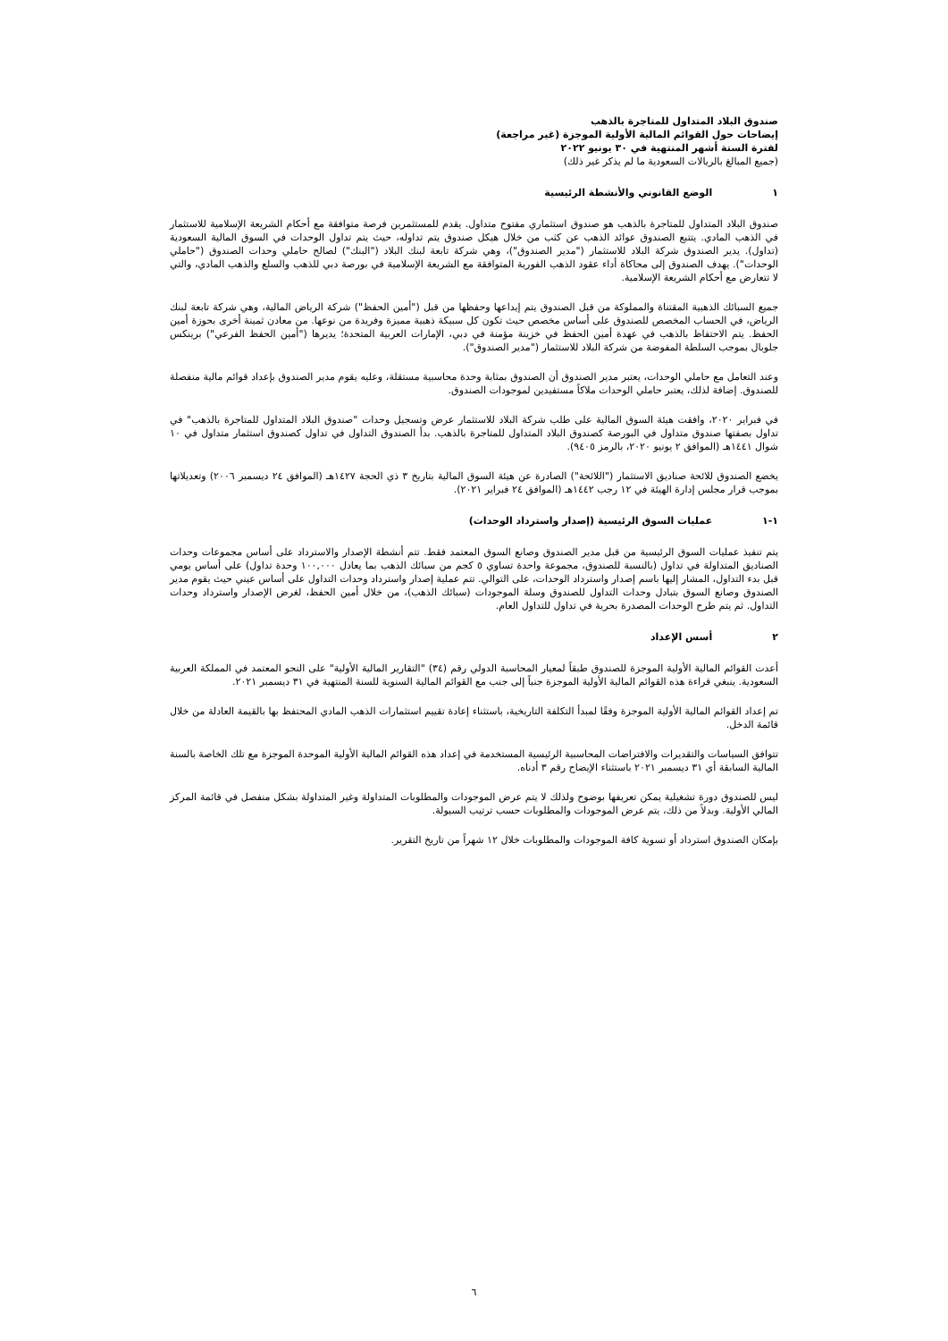صندوق البلاد المتداول للمتاجرة بالذهب
إيضاحات حول القوائم المالية الأولية الموجزة (غير مراجعة)
لفترة الستة أشهر المنتهية في ٣٠ يونيو ٢٠٢٢
(جميع المبالغ بالريالات السعودية ما لم يذكر غير ذلك)
١ الوضع القانوني والأنشطة الرئيسية
صندوق البلاد المتداول للمتاجرة بالذهب هو صندوق استثماري مفتوح متداول. يقدم للمستثمرين فرصة متوافقة مع أحكام الشريعة الإسلامية للاستثمار في الذهب المادي. يتتبع الصندوق عوائد الذهب عن كثب من خلال هيكل صندوق يتم تداوله، حيث يتم تداول الوحدات في السوق المالية السعودية (تداول). يدير الصندوق شركة البلاد للاستثمار ("مدير الصندوق")، وهي شركة تابعة لبنك البلاد ("البنك") لصالح حاملي وحدات الصندوق ("حاملي الوحدات"). يهدف الصندوق إلى محاكاة أداء عقود الذهب الفورية المتوافقة مع الشريعة الإسلامية في بورصة دبي للذهب والسلع والذهب المادي، والتي لا تتعارض مع أحكام الشريعة الإسلامية.
جميع السبائك الذهبية المقتناة والمملوكة من قبل الصندوق يتم إيداعها وحفظها من قبل ("أمين الحفظ") شركة الرياض المالية، وهي شركة تابعة لبنك الرياض، في الحساب المخصص للصندوق على أساس مخصص حيث تكون كل سبيكة ذهبية مميزة وفريدة من نوعها. من معادن ثمينة أخرى بحوزة أمين الحفظ. يتم الاحتفاظ بالذهب في عهدة أمين الحفظ في خزينة مؤمنة في دبي، الإمارات العربية المتحدة؛ يديرها ("أمين الحفظ الفرعي") برينكس جلوبال بموجب السلطة المفوضة من شركة البلاد للاستثمار ("مدير الصندوق").
وعند التعامل مع حاملي الوحدات، يعتبر مدير الصندوق أن الصندوق بمثابة وحدة محاسبية مستقلة، وعليه يقوم مدير الصندوق بإعداد قوائم مالية منفصلة للصندوق. إضافة لذلك، يعتبر حاملي الوحدات ملاكاً مستفيدين لموجودات الصندوق.
في فبراير ٢٠٢٠، وافقت هيئة السوق المالية على طلب شركة البلاد للاستثمار عرض وتسجيل وحدات "صندوق البلاد المتداول للمتاجرة بالذهب" في تداول بصفتها صندوق متداول في البورصة كصندوق البلاد المتداول للمتاجرة بالذهب. بدأ الصندوق التداول في تداول كصندوق استثمار متداول في ١٠ شوال ١٤٤١هـ (الموافق ٢ يونيو ٢٠٢٠، بالرمز ٩٤٠٥).
يخضع الصندوق للائحة صناديق الاستثمار ("اللائحة") الصادرة عن هيئة السوق المالية بتاريخ ٣ ذي الحجة ١٤٢٧هـ (الموافق ٢٤ ديسمبر ٢٠٠٦) وتعديلاتها بموجب قرار مجلس إدارة الهيئة في ١٢ رجب ١٤٤٢هـ (الموافق ٢٤ فبراير ٢٠٢١).
١-١ عمليات السوق الرئيسية (إصدار واسترداد الوحدات)
يتم تنفيذ عمليات السوق الرئيسية من قبل مدير الصندوق وصانع السوق المعتمد فقط. تتم أنشطة الإصدار والاسترداد على أساس مجموعات وحدات الصناديق المتداولة في تداول (بالنسبة للصندوق، مجموعة واحدة تساوي ٥ كجم من سبائك الذهب بما يعادل ١٠٠,٠٠٠ وحدة تداول) على أساس يومي قبل بدء التداول، المشار إليها باسم إصدار واسترداد الوحدات، على التوالي. تتم عملية إصدار واسترداد وحدات التداول على أساس عيني حيث يقوم مدير الصندوق وصانع السوق بتبادل وحدات التداول للصندوق وسلة الموجودات (سبائك الذهب)، من خلال أمين الحفظ، لغرض الإصدار واسترداد وحدات التداول. ثم يتم طرح الوحدات المصدرة بحرية في تداول للتداول العام.
٢ أسس الإعداد
أعدت القوائم المالية الأولية الموجزة للصندوق طبقاً لمعيار المحاسبة الدولي رقم (٣٤) "التقارير المالية الأولية" على النحو المعتمد في المملكة العربية السعودية. ينبغي قراءة هذه القوائم المالية الأولية الموجزة جنباً إلى جنب مع القوائم المالية السنوية للسنة المنتهية في ٣١ ديسمبر ٢٠٢١.
تم إعداد القوائم المالية الأولية الموجزة وفقًا لمبدأ التكلفة التاريخية، باستثناء إعادة تقييم استثمارات الذهب المادي المحتفظ بها بالقيمة العادلة من خلال قائمة الدخل.
تتوافق السياسات والتقديرات والافتراضات المحاسبية الرئيسية المستخدمة في إعداد هذه القوائم المالية الأولية الموحدة الموجزة مع تلك الخاصة بالسنة المالية السابقة أي ٣١ ديسمبر ٢٠٢١ باستثناء الإيضاح رقم ٣ أدناه.
ليس للصندوق دورة تشغيلية يمكن تعريفها بوضوح ولذلك لا يتم عرض الموجودات والمطلوبات المتداولة وغير المتداولة بشكل منفصل في قائمة المركز المالي الأولية. وبدلاً من ذلك، يتم عرض الموجودات والمطلوبات حسب ترتيب السيولة.
بإمكان الصندوق استرداد أو تسوية كافة الموجودات والمطلوبات خلال ١٢ شهراً من تاريخ التقرير.
٦